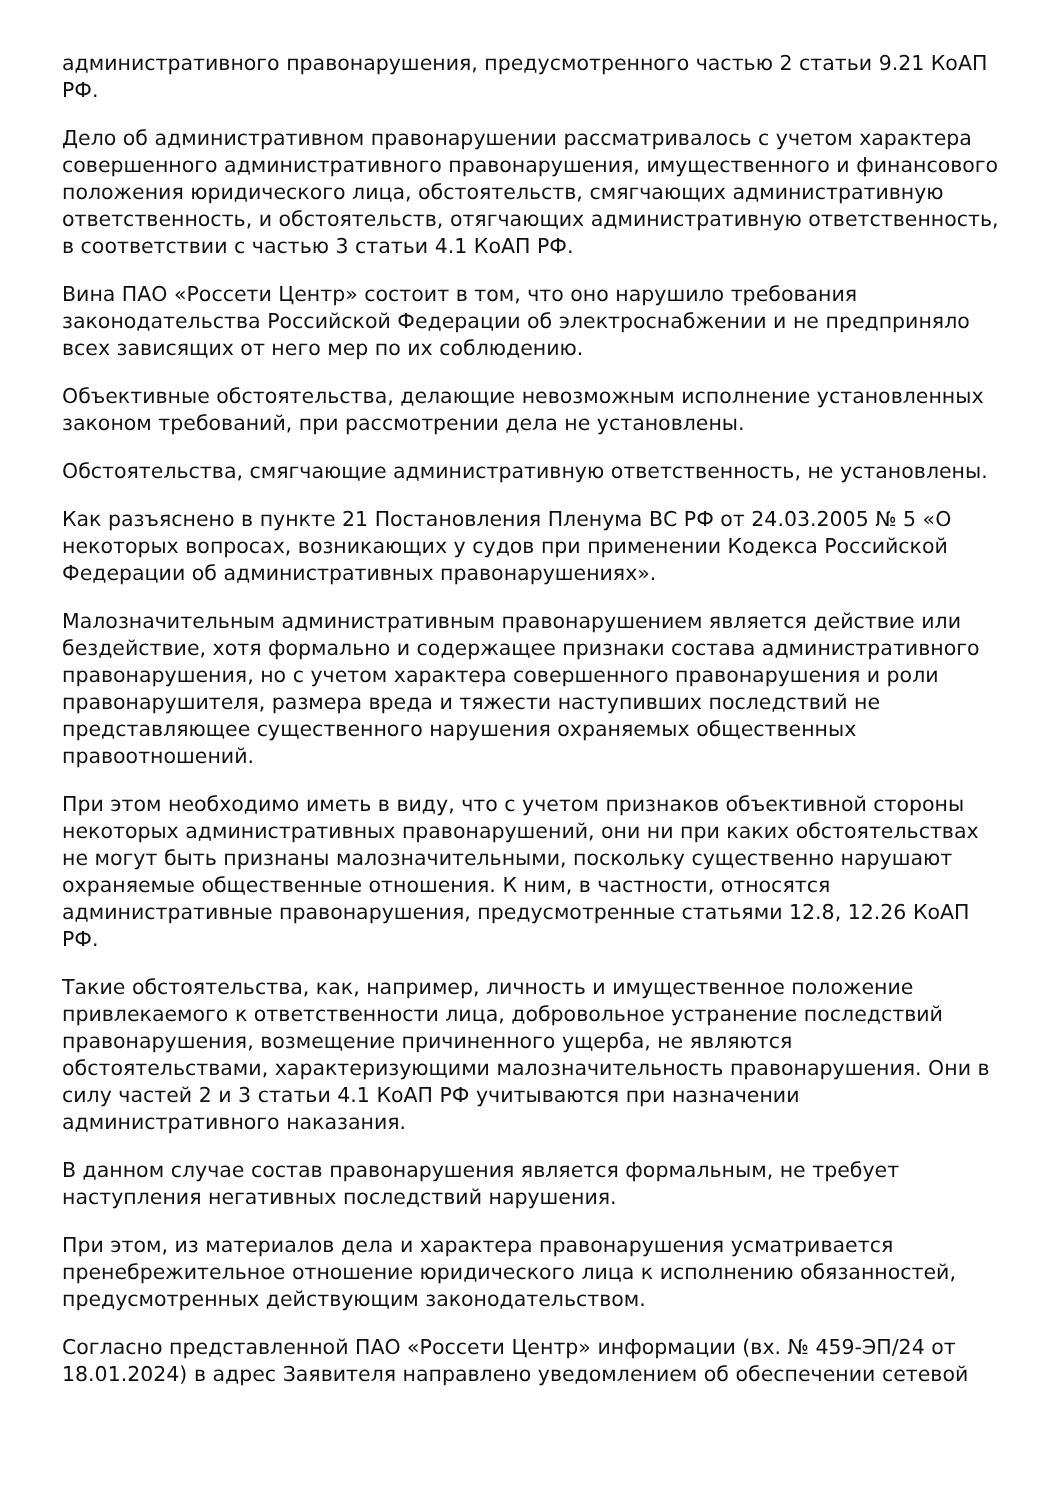административного правонарушения, предусмотренного частью 2 статьи 9.21 КоАП РФ.
Дело об административном правонарушении рассматривалось с учетом характера совершенного административного правонарушения, имущественного и финансового положения юридического лица, обстоятельств, смягчающих административную ответственность, и обстоятельств, отягчающих административную ответственность, в соответствии с частью 3 статьи 4.1 КоАП РФ.
Вина ПАО «Россети Центр» состоит в том, что оно нарушило требования законодательства Российской Федерации об электроснабжении и не предприняло всех зависящих от него мер по их соблюдению.
Объективные обстоятельства, делающие невозможным исполнение установленных законом требований, при рассмотрении дела не установлены.
Обстоятельства, смягчающие административную ответственность, не установлены.
Как разъяснено в пункте 21 Постановления Пленума ВС РФ от 24.03.2005 № 5 «О некоторых вопросах, возникающих у судов при применении Кодекса Российской Федерации об административных правонарушениях».
Малозначительным административным правонарушением является действие или бездействие, хотя формально и содержащее признаки состава административного правонарушения, но с учетом характера совершенного правонарушения и роли правонарушителя, размера вреда и тяжести наступивших последствий не представляющее существенного нарушения охраняемых общественных правоотношений.
При этом необходимо иметь в виду, что с учетом признаков объективной стороны некоторых административных правонарушений, они ни при каких обстоятельствах не могут быть признаны малозначительными, поскольку существенно нарушают охраняемые общественные отношения. К ним, в частности, относятся административные правонарушения, предусмотренные статьями 12.8, 12.26 КоАП РФ.
Такие обстоятельства, как, например, личность и имущественное положение привлекаемого к ответственности лица, добровольное устранение последствий правонарушения, возмещение причиненного ущерба, не являются обстоятельствами, характеризующими малозначительность правонарушения. Они в силу частей 2 и 3 статьи 4.1 КоАП РФ учитываются при назначении административного наказания.
В данном случае состав правонарушения является формальным, не требует наступления негативных последствий нарушения.
При этом, из материалов дела и характера правонарушения усматривается пренебрежительное отношение юридического лица к исполнению обязанностей, предусмотренных действующим законодательством.
Согласно представленной ПАО «Россети Центр» информации (вх. № 459-ЭП/24 от 18.01.2024) в адрес Заявителя направлено уведомлением об обеспечении сетевой